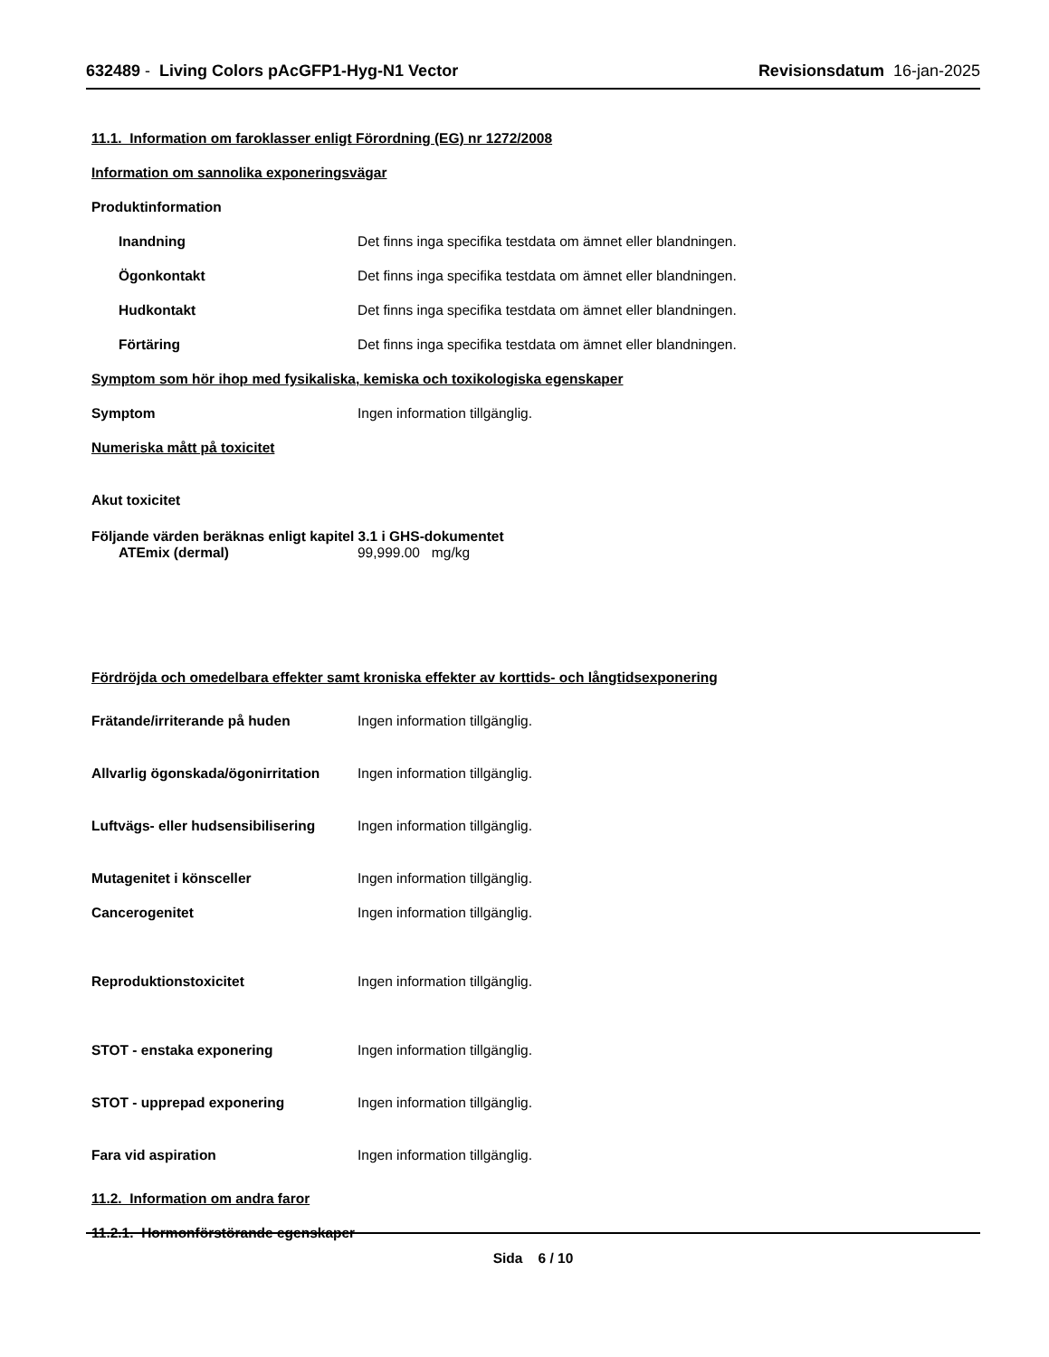632489 - Living Colors pAcGFP1-Hyg-N1 Vector Revisionsdatum 16-jan-2025
11.1. Information om faroklasser enligt Förordning (EG) nr 1272/2008
Information om sannolika exponeringsvägar
Produktinformation
Inandning Det finns inga specifika testdata om ämnet eller blandningen.
Ögonkontakt Det finns inga specifika testdata om ämnet eller blandningen.
Hudkontakt Det finns inga specifika testdata om ämnet eller blandningen.
Förtäring Det finns inga specifika testdata om ämnet eller blandningen.
Symptom som hör ihop med fysikaliska, kemiska och toxikologiska egenskaper
Symptom Ingen information tillgänglig.
Numeriska mått på toxicitet
Akut toxicitet
Följande värden beräknas enligt kapitel 3.1 i GHS-dokumentet
ATEmix (dermal) 99,999.00 mg/kg
Fördröjda och omedelbara effekter samt kroniska effekter av korttids- och långtidsexponering
Frätande/irriterande på huden Ingen information tillgänglig.
Allvarlig ögonskada/ögonirritation Ingen information tillgänglig.
Luftvägs- eller hudsensibilisering Ingen information tillgänglig.
Mutagenitet i könsceller Ingen information tillgänglig.
Cancerogenitet Ingen information tillgänglig.
Reproduktionstoxicitet Ingen information tillgänglig.
STOT - enstaka exponering Ingen information tillgänglig.
STOT - upprepad exponering Ingen information tillgänglig.
Fara vid aspiration Ingen information tillgänglig.
11.2. Information om andra faror
11.2.1. Hormonförstörande egenskaper
Sida 6 / 10